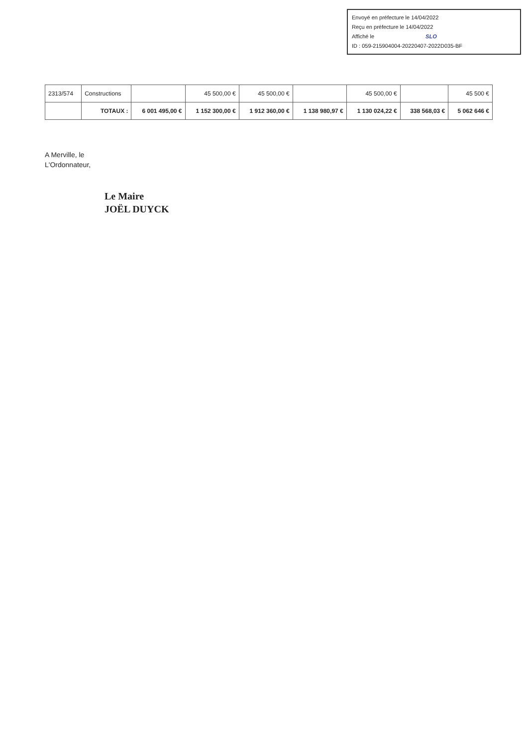Envoyé en préfecture le 14/04/2022
Reçu en préfecture le 14/04/2022
Affiché le SLO
ID : 059-215904004-20220407-2022D035-BF
| 2313/574 | Constructions | | 45 500,00 € | 45 500,00 € | | 45 500,00 € | | 45 500 € |
| | TOTAUX : | 6 001 495,00 € | 1 152 300,00 € | 1 912 360,00 € | 1 138 980,97 € | 1 130 024,22 € | 338 568,03 € | 5 062 646 € |
A Merville, le
L'Ordonnateur,
Le Maire
JOËL DUYCK